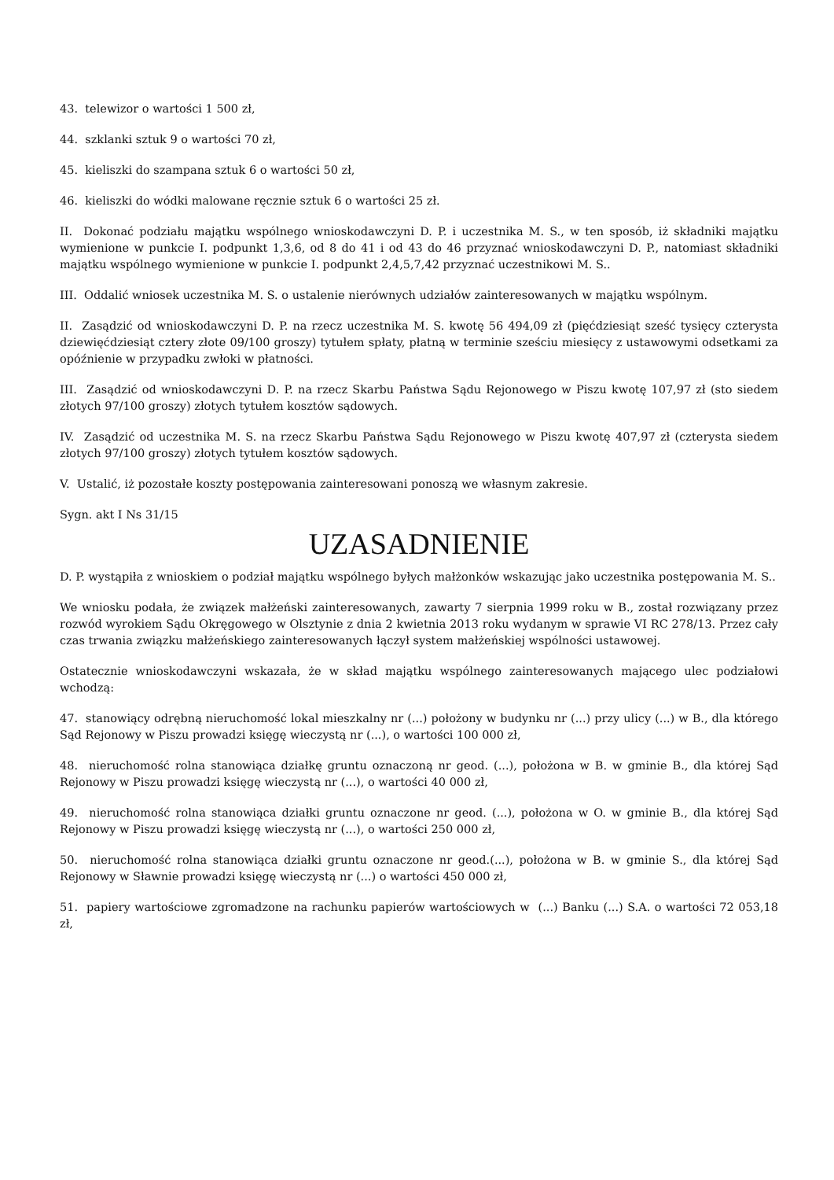43. telewizor o wartości 1 500 zł,
44. szklanki sztuk 9 o wartości 70 zł,
45. kieliszki do szampana sztuk 6 o wartości 50 zł,
46. kieliszki do wódki malowane ręcznie sztuk 6 o wartości 25 zł.
II. Dokonać podziału majątku wspólnego wnioskodawczyni D. P. i uczestnika M. S., w ten sposób, iż składniki majątku wymienione w punkcie I. podpunkt 1,3,6, od 8 do 41 i od 43 do 46 przyznać wnioskodawczyni D. P., natomiast składniki majątku wspólnego wymienione w punkcie I. podpunkt 2,4,5,7,42 przyznać uczestnikowi M. S..
III. Oddalić wniosek uczestnika M. S. o ustalenie nierównych udziałów zainteresowanych w majątku wspólnym.
II. Zasądzić od wnioskodawczyni D. P. na rzecz uczestnika M. S. kwotę 56 494,09 zł (pięćdziesiąt sześć tysięcy czterysta dziewięćdziesiąt cztery złote 09/100 groszy) tytułem spłaty, płatną w terminie sześciu miesięcy z ustawowymi odsetkami za opóźnienie w przypadku zwłoki w płatności.
III. Zasądzić od wnioskodawczyni D. P. na rzecz Skarbu Państwa Sądu Rejonowego w Piszu kwotę 107,97 zł (sto siedem złotych 97/100 groszy) złotych tytułem kosztów sądowych.
IV. Zasądzić od uczestnika M. S. na rzecz Skarbu Państwa Sądu Rejonowego w Piszu kwotę 407,97 zł (czterysta siedem złotych 97/100 groszy) złotych tytułem kosztów sądowych.
V. Ustalić, iż pozostałe koszty postępowania zainteresowani ponoszą we własnym zakresie.
Sygn. akt I Ns 31/15
UZASADNIENIE
D. P. wystąpiła z wnioskiem o podział majątku wspólnego byłych małżonków wskazując jako uczestnika postępowania M. S..
We wniosku podała, że związek małżeński zainteresowanych, zawarty 7 sierpnia 1999 roku w B., został rozwiązany przez rozwód wyrokiem Sądu Okręgowego w Olsztynie z dnia 2 kwietnia 2013 roku wydanym w sprawie VI RC 278/13. Przez cały czas trwania związku małżeńskiego zainteresowanych łączył system małżeńskiej wspólności ustawowej.
Ostatecznie wnioskodawczyni wskazała, że w skład majątku wspólnego zainteresowanych mającego ulec podziałowi wchodzą:
47. stanowiący odrębną nieruchomość lokal mieszkalny nr (...) położony w budynku nr (...) przy ulicy (...) w B., dla którego Sąd Rejonowy w Piszu prowadzi księgę wieczystą nr (...), o wartości 100 000 zł,
48. nieruchomość rolna stanowiąca działkę gruntu oznaczoną nr geod. (...), położona w B. w gminie B., dla której Sąd Rejonowy w Piszu prowadzi księgę wieczystą nr (...), o wartości 40 000 zł,
49. nieruchomość rolna stanowiąca działki gruntu oznaczone nr geod. (...), położona w O. w gminie B., dla której Sąd Rejonowy w Piszu prowadzi księgę wieczystą nr (...), o wartości 250 000 zł,
50. nieruchomość rolna stanowiąca działki gruntu oznaczone nr geod.(...), położona w B. w gminie S., dla której Sąd Rejonowy w Sławnie prowadzi księgę wieczystą nr (...) o wartości 450 000 zł,
51. papiery wartościowe zgromadzone na rachunku papierów wartościowych w (...) Banku (...) S.A. o wartości 72 053,18 zł,